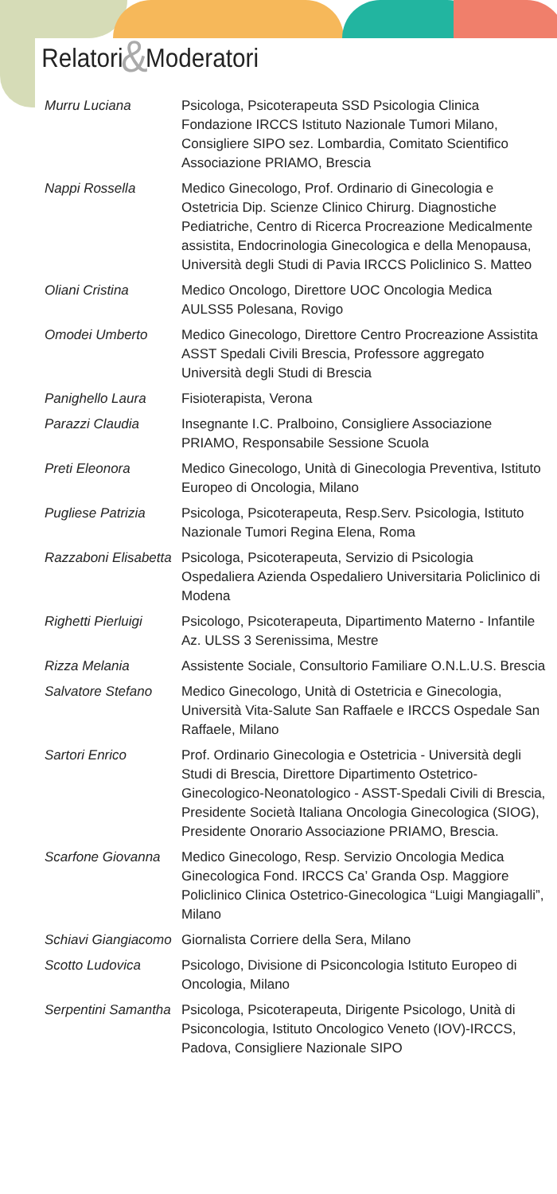Relatori & Moderatori
| Murru Luciana | Psicologa, Psicoterapeuta SSD Psicologia Clinica Fondazione IRCCS Istituto Nazionale Tumori Milano, Consigliere SIPO sez. Lombardia, Comitato Scientifico Associazione PRIAMO, Brescia |
| Nappi Rossella | Medico Ginecologo, Prof. Ordinario di Ginecologia e Ostetricia Dip. Scienze Clinico Chirurg. Diagnostiche Pediatriche, Centro di Ricerca Procreazione Medicalmente assistita, Endocrinologia Ginecologica e della Menopausa, Università degli Studi di Pavia IRCCS Policlinico S. Matteo |
| Oliani Cristina | Medico Oncologo, Direttore UOC Oncologia Medica AULSS5 Polesana, Rovigo |
| Omodei Umberto | Medico Ginecologo, Direttore Centro Procreazione Assistita ASST Spedali Civili Brescia, Professore aggregato Università degli Studi di Brescia |
| Panighello Laura | Fisioterapista, Verona |
| Parazzi Claudia | Insegnante I.C. Pralboino, Consigliere Associazione PRIAMO, Responsabile Sessione Scuola |
| Preti Eleonora | Medico Ginecologo, Unità di Ginecologia Preventiva, Istituto Europeo di Oncologia, Milano |
| Pugliese Patrizia | Psicologa, Psicoterapeuta, Resp.Serv. Psicologia, Istituto Nazionale Tumori Regina Elena, Roma |
| Razzaboni Elisabetta | Psicologa, Psicoterapeuta, Servizio di Psicologia Ospedaliera Azienda Ospedaliero Universitaria Policlinico di Modena |
| Righetti Pierluigi | Psicologo, Psicoterapeuta, Dipartimento Materno - Infantile Az. ULSS 3 Serenissima, Mestre |
| Rizza Melania | Assistente Sociale, Consultorio Familiare O.N.L.U.S. Brescia |
| Salvatore Stefano | Medico Ginecologo, Unità di Ostetricia e Ginecologia, Università Vita-Salute San Raffaele e IRCCS Ospedale San Raffaele, Milano |
| Sartori Enrico | Prof. Ordinario Ginecologia e Ostetricia - Università degli Studi di Brescia, Direttore Dipartimento Ostetrico-Ginecologico-Neonatologico - ASST-Spedali Civili di Brescia, Presidente Società Italiana Oncologia Ginecologica (SIOG), Presidente Onorario Associazione PRIAMO, Brescia. |
| Scarfone Giovanna | Medico Ginecologo, Resp. Servizio Oncologia Medica Ginecologica Fond. IRCCS Ca’ Granda Osp. Maggiore Policlinico Clinica Ostetrico-Ginecologica “Luigi Mangiagalli”, Milano |
| Schiavi Giangiacomo | Giornalista Corriere della Sera, Milano |
| Scotto Ludovica | Psicologo, Divisione di Psiconcologia Istituto Europeo di Oncologia, Milano |
| Serpentini Samantha | Psicologa, Psicoterapeuta, Dirigente Psicologo, Unità di Psiconcologia, Istituto Oncologico Veneto (IOV)-IRCCS, Padova, Consigliere Nazionale SIPO |